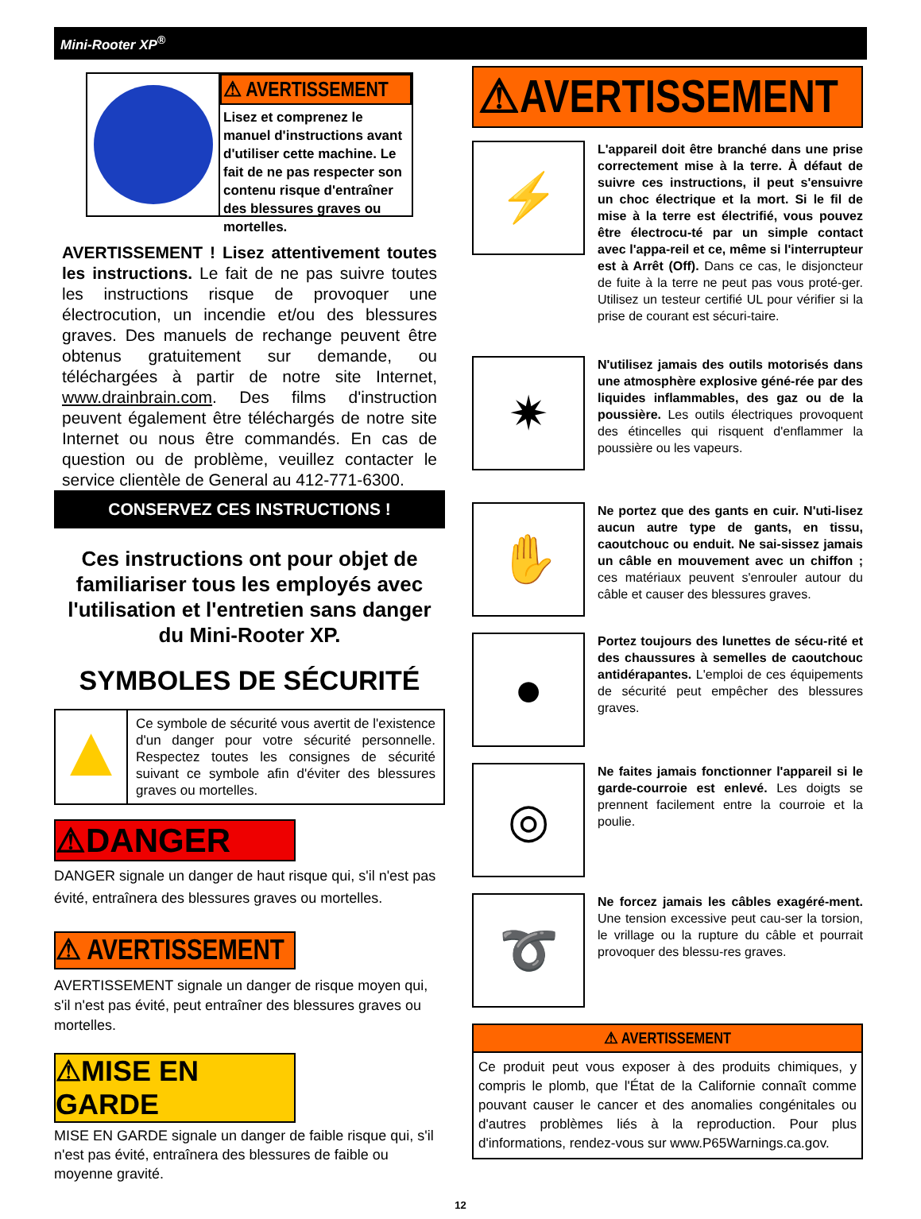Mini-Rooter XP<sup>®</sup>
⚠ AVERTISSEMENT
Lisez et comprenez le manuel d'instructions avant d'utiliser cette machine. Le fait de ne pas respecter son contenu risque d'entraîner des blessures graves ou mortelles.
AVERTISSEMENT ! Lisez attentivement toutes les instructions. Le fait de ne pas suivre toutes les instructions risque de provoquer une électrocution, un incendie et/ou des blessures graves. Des manuels de rechange peuvent être obtenus gratuitement sur demande, ou téléchargées à partir de notre site Internet, www.drainbrain.com. Des films d'instruction peuvent également être téléchargés de notre site Internet ou nous être commandés. En cas de question ou de problème, veuillez contacter le service clientèle de General au 412-771-6300.
CONSERVEZ CES INSTRUCTIONS !
Ces instructions ont pour objet de familiariser tous les employés avec l'utilisation et l'entretien sans danger du Mini-Rooter XP.
SYMBOLES DE SÉCURITÉ
▲
Ce symbole de sécurité vous avertit de l'existence d'un danger pour votre sécurité personnelle. Respectez toutes les consignes de sécurité suivant ce symbole afin d'éviter des blessures graves ou mortelles.
⚠DANGER
DANGER signale un danger de haut risque qui, s'il n'est pas évité, entraînera des blessures graves ou mortelles.
⚠ AVERTISSEMENT
AVERTISSEMENT signale un danger de risque moyen qui, s'il n'est pas évité, peut entraîner des blessures graves ou mortelles.
⚠MISE EN GARDE
MISE EN GARDE signale un danger de faible risque qui, s'il n'est pas évité, entraînera des blessures de faible ou moyenne gravité.
⚠AVERTISSEMENT
⚡
L'appareil doit être branché dans une prise correctement mise à la terre. À défaut de suivre ces instructions, il peut s'ensuivre un choc électrique et la mort. Si le fil de mise à la terre est électrifié, vous pouvez être électrocu-té par un simple contact avec l'appa-reil et ce, même si l'interrupteur est à Arrêt (Off). Dans ce cas, le disjoncteur de fuite à la terre ne peut pas vous proté-ger. Utilisez un testeur certifié UL pour vérifier si la prise de courant est sécuri-taire.
✷
N'utilisez jamais des outils motorisés dans une atmosphère explosive géné-rée par des liquides inflammables, des gaz ou de la poussière. Les outils électriques provoquent des étincelles qui risquent d'enflammer la poussière ou les vapeurs.
✋
Ne portez que des gants en cuir. N'uti-lisez aucun autre type de gants, en tissu, caoutchouc ou enduit. Ne sai-sissez jamais un câble en mouvement avec un chiffon ; ces matériaux peuvent s'enrouler autour du câble et causer des blessures graves.
●
Portez toujours des lunettes de sécu-rité et des chaussures à semelles de caoutchouc antidérapantes. L'emploi de ces équipements de sécurité peut empêcher des blessures graves.
◎
Ne faites jamais fonctionner l'appareil si le garde-courroie est enlevé. Les doigts se prennent facilement entre la courroie et la poulie.
➰
Ne forcez jamais les câbles exagéré-ment. Une tension excessive peut cau-ser la torsion, le vrillage ou la rupture du câble et pourrait provoquer des blessu-res graves.
⚠ AVERTISSEMENT
Ce produit peut vous exposer à des produits chimiques, y compris le plomb, que l'État de la Californie connaît comme pouvant causer le cancer et des anomalies congénitales ou d'autres problèmes liés à la reproduction. Pour plus d'informations, rendez-vous sur www.P65Warnings.ca.gov.
12